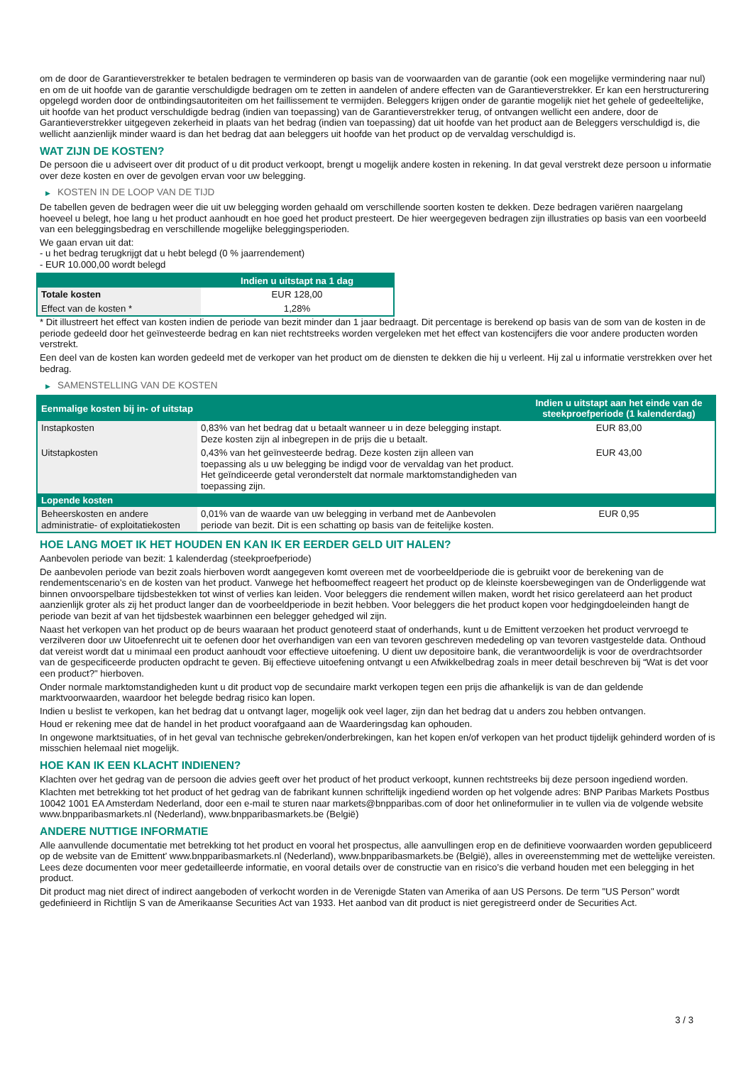om de door de Garantieverstrekker te betalen bedragen te verminderen op basis van de voorwaarden van de garantie (ook een mogelijke vermindering naar nul) en om de uit hoofde van de garantie verschuldigde bedragen om te zetten in aandelen of andere effecten van de Garantieverstrekker. Er kan een herstructurering opgelegd worden door de ontbindingsautoriteiten om het faillissement te vermijden. Beleggers krijgen onder de garantie mogelijk niet het gehele of gedeeltelijke, uit hoofde van het product verschuldigde bedrag (indien van toepassing) van de Garantieverstrekker terug, of ontvangen wellicht een andere, door de Garantieverstrekker uitgegeven zekerheid in plaats van het bedrag (indien van toepassing) dat uit hoofde van het product aan de Beleggers verschuldigd is, die wellicht aanzienlijk minder waard is dan het bedrag dat aan beleggers uit hoofde van het product op de vervaldag verschuldigd is.
WAT ZIJN DE KOSTEN?
De persoon die u adviseert over dit product of u dit product verkoopt, brengt u mogelijk andere kosten in rekening. In dat geval verstrekt deze persoon u informatie over deze kosten en over de gevolgen ervan voor uw belegging.
▶ KOSTEN IN DE LOOP VAN DE TIJD
De tabellen geven de bedragen weer die uit uw belegging worden gehaald om verschillende soorten kosten te dekken. Deze bedragen variëren naargelang hoeveel u belegt, hoe lang u het product aanhoudt en hoe goed het product presteert. De hier weergegeven bedragen zijn illustraties op basis van een voorbeeld van een beleggingsbedrag en verschillende mogelijke beleggingsperioden.
We gaan ervan uit dat:
- u het bedrag terugkrijgt dat u hebt belegd (0 % jaarrendement)
- EUR 10.000,00 wordt belegd
| | Indien u uitstapt na 1 dag |
| --- | --- |
| Totale kosten | EUR 128,00 |
| Effect van de kosten * | 1,28% |
* Dit illustreert het effect van kosten indien de periode van bezit minder dan 1 jaar bedraagt. Dit percentage is berekend op basis van de som van de kosten in de periode gedeeld door het geïnvesteerde bedrag en kan niet rechtstreeks worden vergeleken met het effect van kostencijfers die voor andere producten worden verstrekt.
Een deel van de kosten kan worden gedeeld met de verkoper van het product om de diensten te dekken die hij u verleent. Hij zal u informatie verstrekken over het bedrag.
▶ SAMENSTELLING VAN DE KOSTEN
| Eenmalige kosten bij in- of uitstap | | Indien u uitstapt aan het einde van de steekproefperiode (1 kalenderdag) |
| --- | --- | --- |
| Instapkosten | 0,83% van het bedrag dat u betaalt wanneer u in deze belegging instapt. Deze kosten zijn al inbegrepen in de prijs die u betaalt. | EUR 83,00 |
| Uitstapkosten | 0,43% van het geïnvesteerde bedrag. Deze kosten zijn alleen van toepassing als u uw belegging be indigd voor de vervaldag van het product. Het geïndiceerde getal veronderstelt dat normale marktomstandigheden van toepassing zijn. | EUR 43,00 |
| Lopende kosten | | |
| Beheerskosten en andere administratie- of exploitatiekosten | 0,01% van de waarde van uw belegging in verband met de Aanbevolen periode van bezit. Dit is een schatting op basis van de feitelijke kosten. | EUR 0,95 |
HOE LANG MOET IK HET HOUDEN EN KAN IK ER EERDER GELD UIT HALEN?
Aanbevolen periode van bezit: 1 kalenderdag (steekproefperiode)
De aanbevolen periode van bezit zoals hierboven wordt aangegeven komt overeen met de voorbeeldperiode die is gebruikt voor de berekening van de rendementscenario's en de kosten van het product. Vanwege het hefboomeffect reageert het product op de kleinste koersbewegingen van de Onderliggende wat binnen onvoorspelbare tijdsbestekken tot winst of verlies kan leiden. Voor beleggers die rendement willen maken, wordt het risico gerelateerd aan het product aanzienlijk groter als zij het product langer dan de voorbeeldperiode in bezit hebben. Voor beleggers die het product kopen voor hedgingdoeleinden hangt de periode van bezit af van het tijdsbestek waarbinnen een belegger gehedged wil zijn.
Naast het verkopen van het product op de beurs waaraan het product genoteerd staat of onderhands, kunt u de Emittent verzoeken het product vervroegd te verzilveren door uw Uitoefenrecht uit te oefenen door het overhandigen van een van tevoren geschreven mededeling op van tevoren vastgestelde data. Onthoud dat vereist wordt dat u minimaal een product aanhoudt voor effectieve uitoefening. U dient uw depositoire bank, die verantwoordelijk is voor de overdrachtsorder van de gespecificeerde producten opdracht te geven. Bij effectieve uitoefening ontvangt u een Afwikkelbedrag zoals in meer detail beschreven bij “Wat is det voor een product?" hierboven.
Onder normale marktomstandigheden kunt u dit product vop de secundaire markt verkopen tegen een prijs die afhankelijk is van de dan geldende marktvoorwaarden, waardoor het belegde bedrag risico kan lopen.
Indien u beslist te verkopen, kan het bedrag dat u ontvangt lager, mogelijk ook veel lager, zijn dan het bedrag dat u anders zou hebben ontvangen.
Houd er rekening mee dat de handel in het product voorafgaand aan de Waarderingsdag kan ophouden.
In ongewone marktsituaties, of in het geval van technische gebreken/onderbrekingen, kan het kopen en/of verkopen van het product tijdelijk gehinderd worden of is misschien helemaal niet mogelijk.
HOE KAN IK EEN KLACHT INDIENEN?
Klachten over het gedrag van de persoon die advies geeft over het product of het product verkoopt, kunnen rechtstreeks bij deze persoon ingediend worden.
Klachten met betrekking tot het product of het gedrag van de fabrikant kunnen schriftelijk ingediend worden op het volgende adres: BNP Paribas Markets Postbus 10042 1001 EA Amsterdam Nederland, door een e-mail te sturen naar markets@bnpparibas.com of door het onlineformulier in te vullen via de volgende website www.bnpparibasmarkets.nl (Nederland), www.bnpparibasmarkets.be (België)
ANDERE NUTTIGE INFORMATIE
Alle aanvullende documentatie met betrekking tot het product en vooral het prospectus, alle aanvullingen erop en de definitieve voorwaarden worden gepubliceerd op de website van de Emittent' www.bnpparibasmarkets.nl (Nederland), www.bnpparibasmarkets.be (België), alles in overeenstemming met de wettelijke vereisten. Lees deze documenten voor meer gedetailleerde informatie, en vooral details over de constructie van en risico’s die verband houden met een belegging in het product.
Dit product mag niet direct of indirect aangeboden of verkocht worden in de Verenigde Staten van Amerika of aan US Persons. De term "US Person" wordt gedefinieerd in Richtlijn S van de Amerikaanse Securities Act van 1933. Het aanbod van dit product is niet geregistreerd onder de Securities Act.
3 / 3